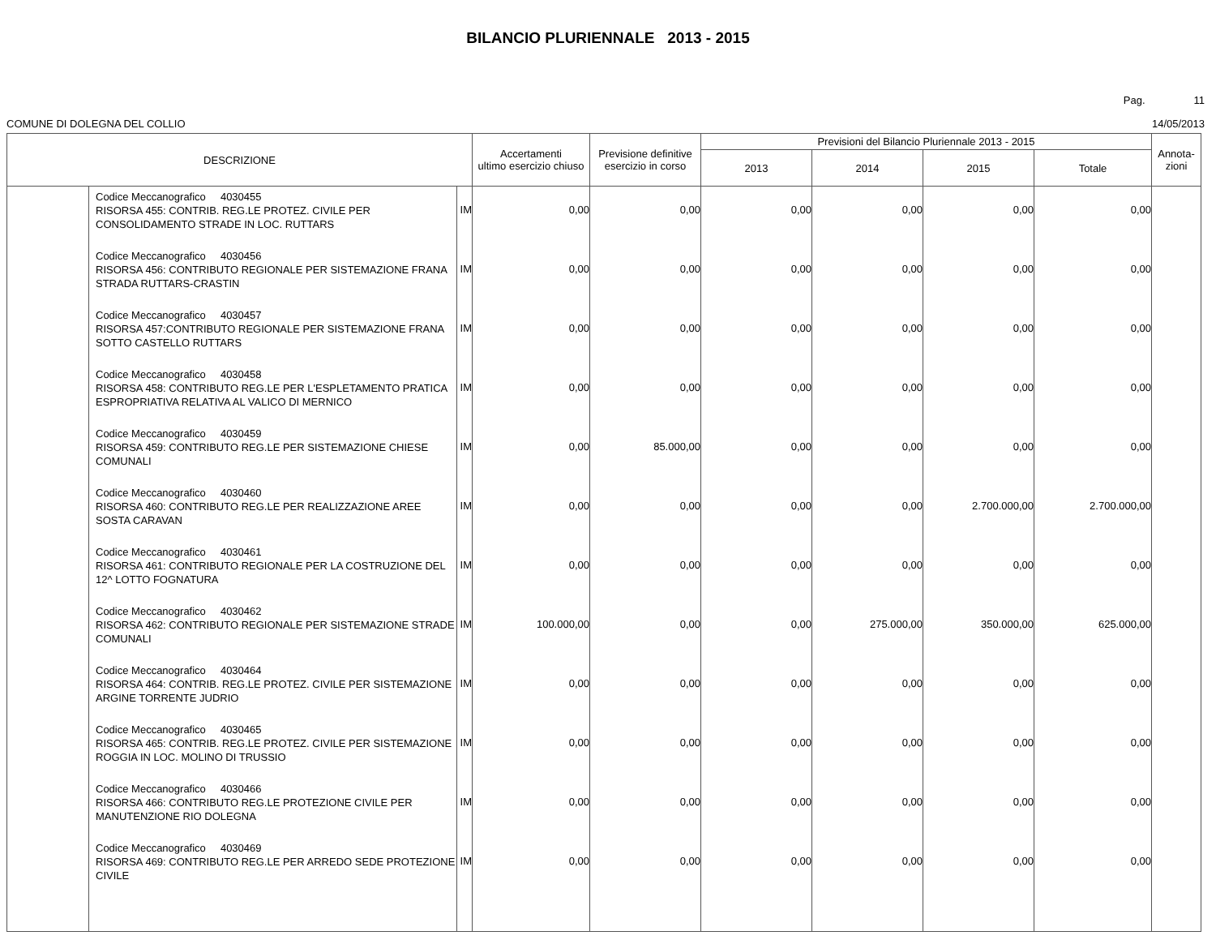BILANCIO PLURIENNALE 2013 - 2015
Pag. 11
COMUNE DI DOLEGNA DEL COLLIO 14/05/2013
| DESCRIZIONE | | | Accertamenti ultimo esercizio chiuso | Previsione definitive esercizio in corso | Previsioni del Bilancio Pluriennale 2013 - 2015 | | | | Annota- zioni |
| --- | --- | --- | --- | --- | --- | --- | --- | --- | --- |
| | | | | | 2013 | 2014 | 2015 | Totale | |
| | Codice Meccanografico 4030455 RISORSA 455: CONTRIB. REG.LE PROTEZ. CIVILE PER CONSOLIDAMENTO STRADE IN LOC. RUTTARS | IM | 0,00 | 0,00 | 0,00 | 0,00 | 0,00 | 0,00 | |
| | Codice Meccanografico 4030456 RISORSA 456: CONTRIBUTO REGIONALE PER SISTEMAZIONE FRANA STRADA RUTTARS-CRASTIN | IM | 0,00 | 0,00 | 0,00 | 0,00 | 0,00 | 0,00 | |
| | Codice Meccanografico 4030457 RISORSA 457:CONTRIBUTO REGIONALE PER SISTEMAZIONE FRANA SOTTO CASTELLO RUTTARS | IM | 0,00 | 0,00 | 0,00 | 0,00 | 0,00 | 0,00 | |
| | Codice Meccanografico 4030458 RISORSA 458: CONTRIBUTO REG.LE PER L'ESPLETAMENTO PRATICA ESPROPRIATIVA RELATIVA AL VALICO DI MERNICO | IM | 0,00 | 0,00 | 0,00 | 0,00 | 0,00 | 0,00 | |
| | Codice Meccanografico 4030459 RISORSA 459: CONTRIBUTO REG.LE PER SISTEMAZIONE CHIESE COMUNALI | IM | 0,00 | 85.000,00 | 0,00 | 0,00 | 0,00 | 0,00 | |
| | Codice Meccanografico 4030460 RISORSA 460: CONTRIBUTO REG.LE PER REALIZZAZIONE AREE SOSTA CARAVAN | IM | 0,00 | 0,00 | 0,00 | 0,00 | 2.700.000,00 | 2.700.000,00 | |
| | Codice Meccanografico 4030461 RISORSA 461: CONTRIBUTO REGIONALE PER LA COSTRUZIONE DEL 12^ LOTTO FOGNATURA | IM | 0,00 | 0,00 | 0,00 | 0,00 | 0,00 | 0,00 | |
| | Codice Meccanografico 4030462 RISORSA 462: CONTRIBUTO REGIONALE PER SISTEMAZIONE STRADE COMUNALI | IM | 100.000,00 | 0,00 | 0,00 | 275.000,00 | 350.000,00 | 625.000,00 | |
| | Codice Meccanografico 4030464 RISORSA 464: CONTRIB. REG.LE PROTEZ. CIVILE PER SISTEMAZIONE ARGINE TORRENTE JUDRIO | IM | 0,00 | 0,00 | 0,00 | 0,00 | 0,00 | 0,00 | |
| | Codice Meccanografico 4030465 RISORSA 465: CONTRIB. REG.LE PROTEZ. CIVILE PER SISTEMAZIONE ROGGIA IN LOC. MOLINO DI TRUSSIO | IM | 0,00 | 0,00 | 0,00 | 0,00 | 0,00 | 0,00 | |
| | Codice Meccanografico 4030466 RISORSA 466: CONTRIBUTO REG.LE PROTEZIONE CIVILE PER MANUTENZIONE RIO DOLEGNA | IM | 0,00 | 0,00 | 0,00 | 0,00 | 0,00 | 0,00 | |
| | Codice Meccanografico 4030469 RISORSA 469: CONTRIBUTO REG.LE PER ARREDO SEDE PROTEZIONE CIVILE | IM | 0,00 | 0,00 | 0,00 | 0,00 | 0,00 | 0,00 | |